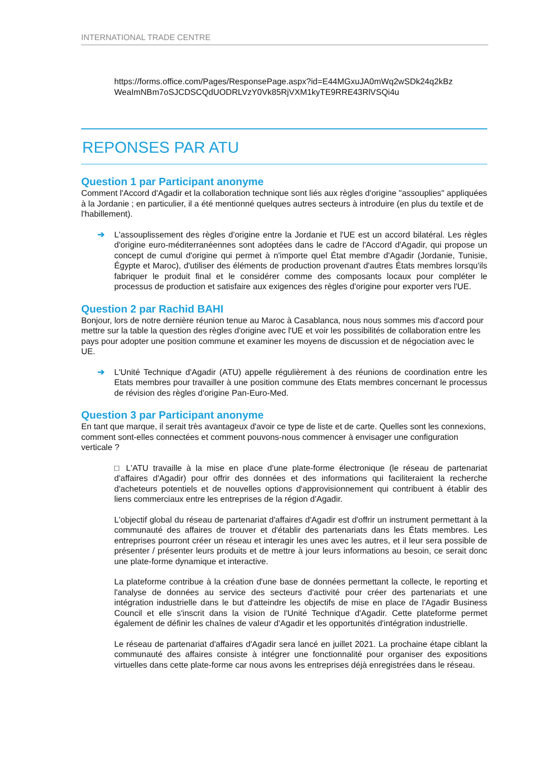INTERNATIONAL TRADE CENTRE
https://forms.office.com/Pages/ResponsePage.aspx?id=E44MGxuJA0mWq2wSDk24q2kBz WeaImNBm7oSJCDSCQdUODRLVzY0Vk85RjVXM1kyTE9RRE43RlVSQi4u
REPONSES PAR ATU
Question 1 par Participant anonyme
Comment l'Accord d'Agadir et la collaboration technique sont liés aux règles d'origine "assouplies" appliquées à la Jordanie ; en particulier, il a été mentionné quelques autres secteurs à introduire (en plus du textile et de l'habillement).
➔ L'assouplissement des règles d'origine entre la Jordanie et l'UE est un accord bilatéral. Les règles d'origine euro-méditerranéennes sont adoptées dans le cadre de l'Accord d'Agadir, qui propose un concept de cumul d'origine qui permet à n'importe quel État membre d'Agadir (Jordanie, Tunisie, Égypte et Maroc), d'utiliser des éléments de production provenant d'autres États membres lorsqu'ils fabriquer le produit final et le considérer comme des composants locaux pour compléter le processus de production et satisfaire aux exigences des règles d'origine pour exporter vers l'UE.
Question 2 par Rachid BAHI
Bonjour, lors de notre dernière réunion tenue au Maroc à Casablanca, nous nous sommes mis d'accord pour mettre sur la table la question des règles d'origine avec l'UE et voir les possibilités de collaboration entre les pays pour adopter une position commune et examiner les moyens de discussion et de négociation avec le UE.
➔ L'Unité Technique d'Agadir (ATU) appelle régulièrement à des réunions de coordination entre les Etats membres pour travailler à une position commune des Etats membres concernant le processus de révision des règles d'origine Pan-Euro-Med.
Question 3 par Participant anonyme
En tant que marque, il serait très avantageux d'avoir ce type de liste et de carte. Quelles sont les connexions, comment sont-elles connectées et comment pouvons-nous commencer à envisager une configuration verticale ?
□ L'ATU travaille à la mise en place d'une plate-forme électronique (le réseau de partenariat d'affaires d'Agadir) pour offrir des données et des informations qui faciliteraient la recherche d'acheteurs potentiels et de nouvelles options d'approvisionnement qui contribuent à établir des liens commerciaux entre les entreprises de la région d'Agadir.
L'objectif global du réseau de partenariat d'affaires d'Agadir est d'offrir un instrument permettant à la communauté des affaires de trouver et d'établir des partenariats dans les États membres. Les entreprises pourront créer un réseau et interagir les unes avec les autres, et il leur sera possible de présenter / présenter leurs produits et de mettre à jour leurs informations au besoin, ce serait donc une plate-forme dynamique et interactive.
La plateforme contribue à la création d'une base de données permettant la collecte, le reporting et l'analyse de données au service des secteurs d'activité pour créer des partenariats et une intégration industrielle dans le but d'atteindre les objectifs de mise en place de l'Agadir Business Council et elle s'inscrit dans la vision de l'Unité Technique d'Agadir. Cette plateforme permet également de définir les chaînes de valeur d'Agadir et les opportunités d'intégration industrielle.
Le réseau de partenariat d'affaires d'Agadir sera lancé en juillet 2021. La prochaine étape ciblant la communauté des affaires consiste à intégrer une fonctionnalité pour organiser des expositions virtuelles dans cette plate-forme car nous avons les entreprises déjà enregistrées dans le réseau.